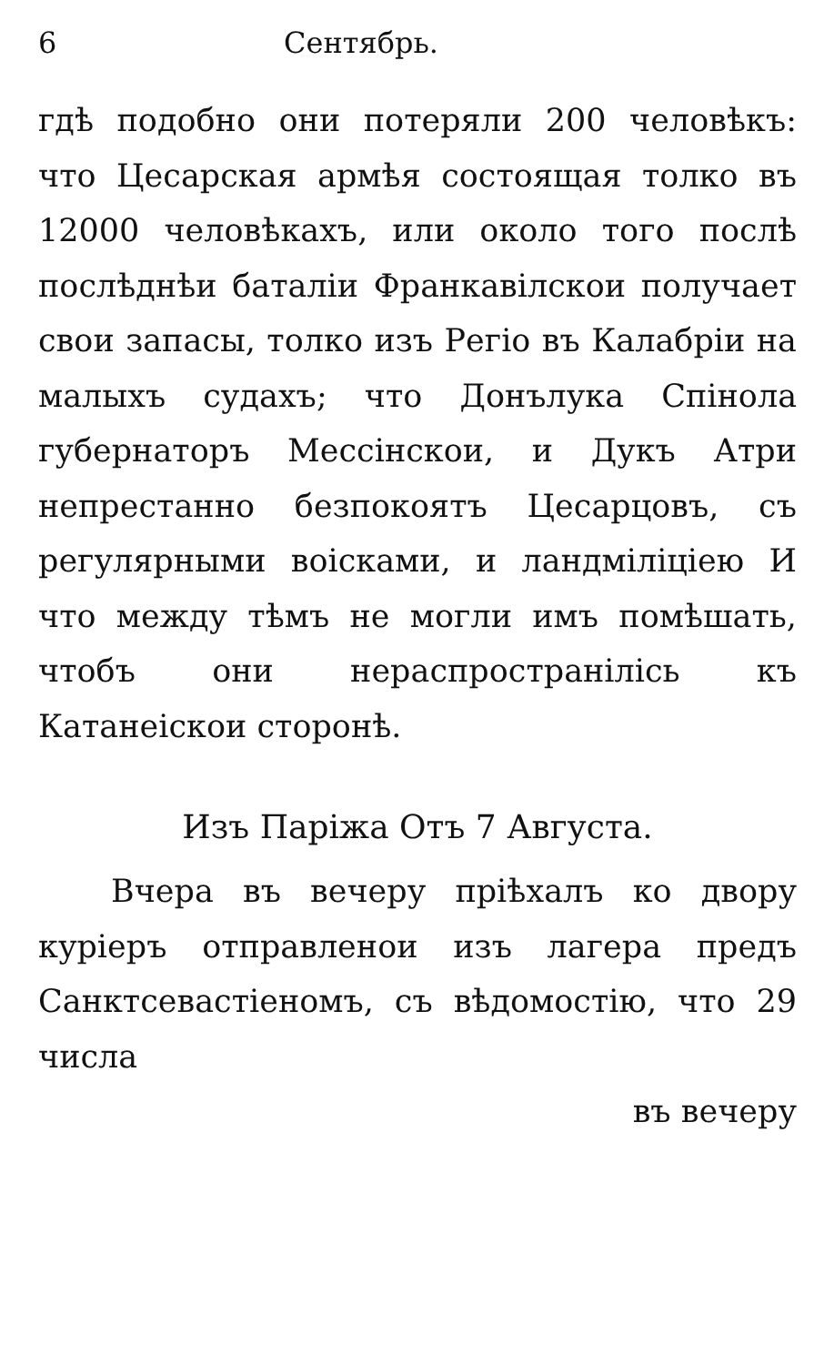6 Сентябрь.
гдѣ подобно они потеряли 200 человѣкъ: что Цесарская армѣя состоящая толко въ 12000 человѣкахъ, или около того послѣ послѣднѣи баталіи Франкавілскои получает свои запасы, толко изъ Регіо въ Калабріи на малыхъ судахъ; что Донълука Спінола губернаторъ Мессінскои, и Дукъ Атри непрестанно безпокоятъ Цесарцовъ, съ регулярными воісками, и ландміліціею И что между тѣмъ не могли имъ помѣшать, чтобъ они нераспространілісь къ Катанеіскои сторонѣ.
Изъ Паріжа Отъ 7 Августа.
Вчера въ вечеру пріѣхалъ ко двору куріеръ отправленои изъ лагера предъ Санктсевастіеномъ, съ вѣдомостію, что 29 числа
въ вечеру